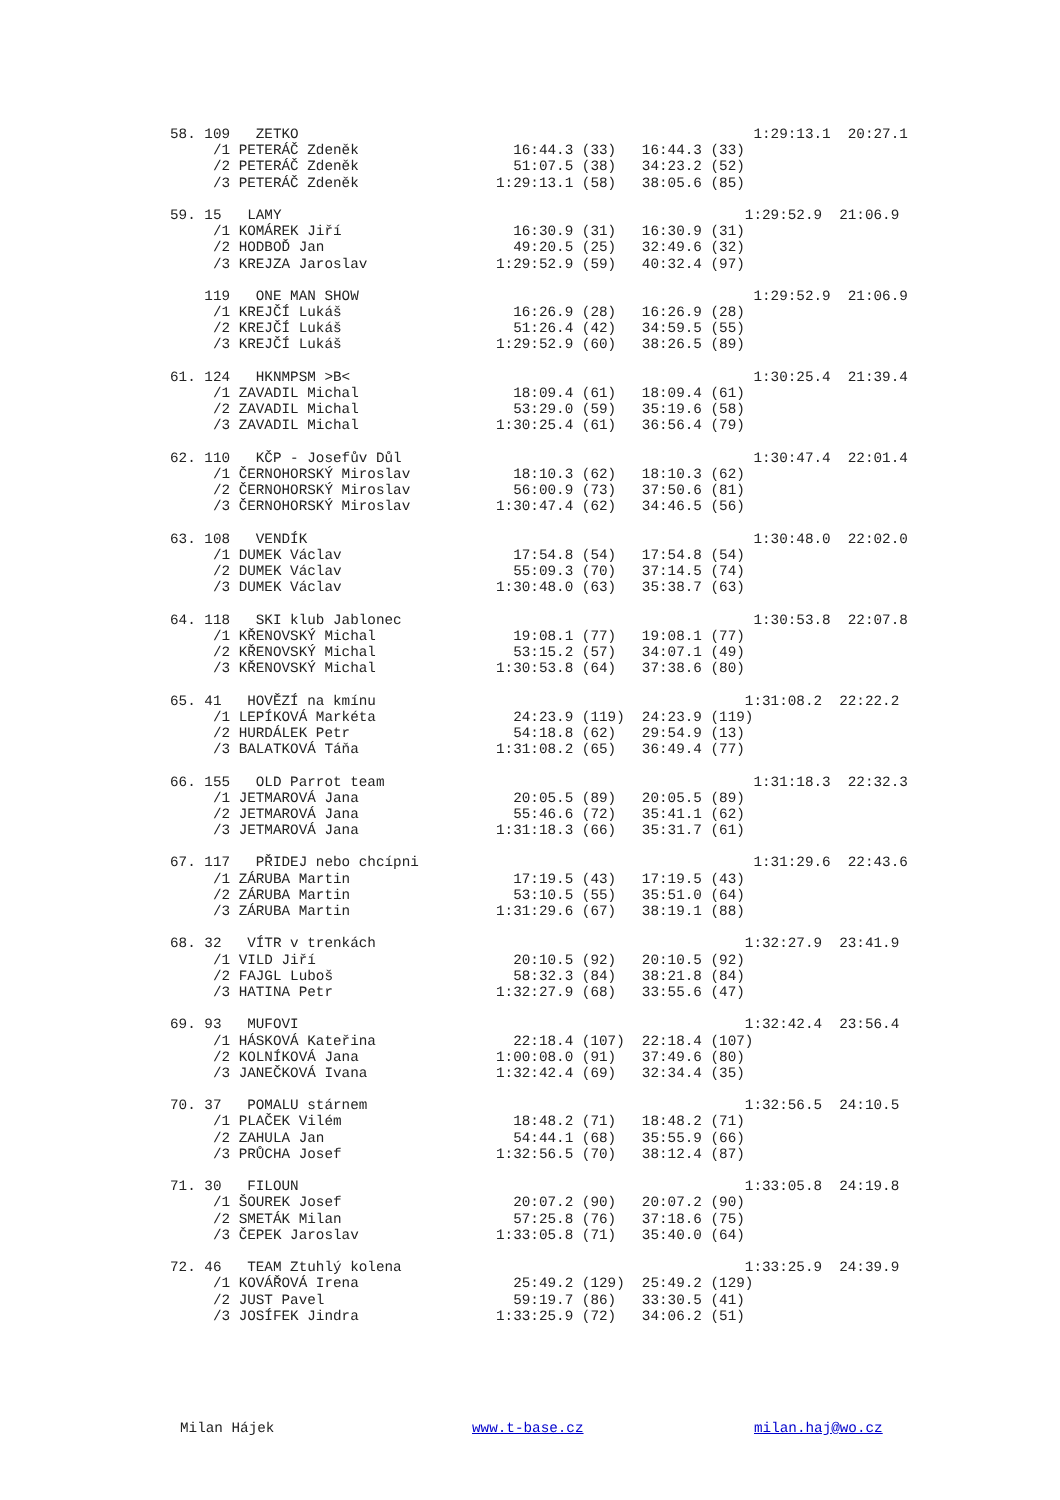58. 109 ZETKO 1:29:13.1 20:27.1
/1 PETERÁČ Zdeněk 16:44.3 (33) 16:44.3 (33)
/2 PETERÁČ Zdeněk 51:07.5 (38) 34:23.2 (52)
/3 PETERÁČ Zdeněk 1:29:13.1 (58) 38:05.6 (85)
59. 15 LAMY 1:29:52.9 21:06.9
/1 KOMÁREK Jiří 16:30.9 (31) 16:30.9 (31)
/2 HODBOĎ Jan 49:20.5 (25) 32:49.6 (32)
/3 KREJZA Jaroslav 1:29:52.9 (59) 40:32.4 (97)
119 ONE MAN SHOW 1:29:52.9 21:06.9
/1 KREJČÍ Lukáš 16:26.9 (28) 16:26.9 (28)
/2 KREJČÍ Lukáš 51:26.4 (42) 34:59.5 (55)
/3 KREJČÍ Lukáš 1:29:52.9 (60) 38:26.5 (89)
61. 124 HKNMPSM >B< 1:30:25.4 21:39.4
/1 ZAVADIL Michal 18:09.4 (61) 18:09.4 (61)
/2 ZAVADIL Michal 53:29.0 (59) 35:19.6 (58)
/3 ZAVADIL Michal 1:30:25.4 (61) 36:56.4 (79)
62. 110 KČP - Josefův Důl 1:30:47.4 22:01.4
/1 ČERNOHORSKÝ Miroslav 18:10.3 (62) 18:10.3 (62)
/2 ČERNOHORSKÝ Miroslav 56:00.9 (73) 37:50.6 (81)
/3 ČERNOHORSKÝ Miroslav 1:30:47.4 (62) 34:46.5 (56)
63. 108 VENDÍK 1:30:48.0 22:02.0
/1 DUMEK Václav 17:54.8 (54) 17:54.8 (54)
/2 DUMEK Václav 55:09.3 (70) 37:14.5 (74)
/3 DUMEK Václav 1:30:48.0 (63) 35:38.7 (63)
64. 118 SKI klub Jablonec 1:30:53.8 22:07.8
/1 KŘENOVSKÝ Michal 19:08.1 (77) 19:08.1 (77)
/2 KŘENOVSKÝ Michal 53:15.2 (57) 34:07.1 (49)
/3 KŘENOVSKÝ Michal 1:30:53.8 (64) 37:38.6 (80)
65. 41 HOVĚZÍ na kmínu 1:31:08.2 22:22.2
/1 LEPÍKOVÁ Markéta 24:23.9 (119) 24:23.9 (119)
/2 HURDÁLEK Petr 54:18.8 (62) 29:54.9 (13)
/3 BALATKOVÁ Táňa 1:31:08.2 (65) 36:49.4 (77)
66. 155 OLD Parrot team 1:31:18.3 22:32.3
/1 JETMAROVÁ Jana 20:05.5 (89) 20:05.5 (89)
/2 JETMAROVÁ Jana 55:46.6 (72) 35:41.1 (62)
/3 JETMAROVÁ Jana 1:31:18.3 (66) 35:31.7 (61)
67. 117 PŘIDEJ nebo chcípni 1:31:29.6 22:43.6
/1 ZÁRUBA Martin 17:19.5 (43) 17:19.5 (43)
/2 ZÁRUBA Martin 53:10.5 (55) 35:51.0 (64)
/3 ZÁRUBA Martin 1:31:29.6 (67) 38:19.1 (88)
68. 32 VÍTR v trenkách 1:32:27.9 23:41.9
/1 VILD Jiří 20:10.5 (92) 20:10.5 (92)
/2 FAJGL Luboš 58:32.3 (84) 38:21.8 (84)
/3 HATINA Petr 1:32:27.9 (68) 33:55.6 (47)
69. 93 MUFOVI 1:32:42.4 23:56.4
/1 HÁSKOVÁ Kateřina 22:18.4 (107) 22:18.4 (107)
/2 KOLNÍKOVÁ Jana 1:00:08.0 (91) 37:49.6 (80)
/3 JANEČKOVÁ Ivana 1:32:42.4 (69) 32:34.4 (35)
70. 37 POMALU stárnem 1:32:56.5 24:10.5
/1 PLAČEK Vilém 18:48.2 (71) 18:48.2 (71)
/2 ZAHULA Jan 54:44.1 (68) 35:55.9 (66)
/3 PRŮCHA Josef 1:32:56.5 (70) 38:12.4 (87)
71. 30 FILOUN 1:33:05.8 24:19.8
/1 ŠOUREK Josef 20:07.2 (90) 20:07.2 (90)
/2 SMETÁK Milan 57:25.8 (76) 37:18.6 (75)
/3 ČEPEK Jaroslav 1:33:05.8 (71) 35:40.0 (64)
72. 46 TEAM Ztuhlý kolena 1:33:25.9 24:39.9
/1 KOVÁŘOVÁ Irena 25:49.2 (129) 25:49.2 (129)
/2 JUST Pavel 59:19.7 (86) 33:30.5 (41)
/3 JOSÍFEK Jindra 1:33:25.9 (72) 34:06.2 (51)
Milan Hájek www.t-base.cz milan.haj@wo.cz